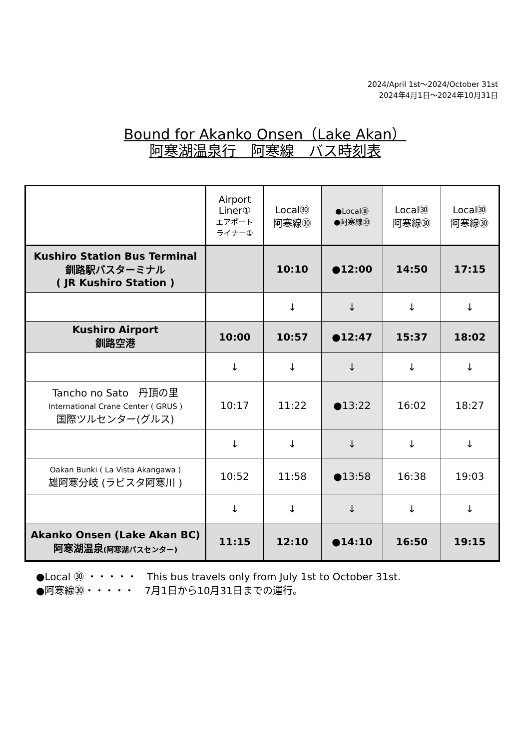2024/April 1st～2024/October 31st
2024年4月1日～2024年10月31日
Bound for Akanko Onsen（Lake Akan）
阿寒湖温泉行　阿寒線　バス時刻表
| | Airport Liner① エアポート ライナー① | Local㉚ 阿寒線㉚ | ●Local㉚ ●阿寒線㉚ | Local㉚ 阿寒線㉚ | Local㉚ 阿寒線㉚ |
| Kushiro Station Bus Terminal 釧路駅バスターミナル ( JR Kushiro Station ) | | 10:10 | ●12:00 | 14:50 | 17:15 |
| | | ↓ | ↓ | ↓ | ↓ |
| Kushiro Airport 釧路空港 | 10:00 | 10:57 | ●12:47 | 15:37 | 18:02 |
| | ↓ | ↓ | ↓ | ↓ | ↓ |
| Tancho no Sato 丹頂の里 International Crane Center ( GRUS ) 国際ツルセンター(グルス) | 10:17 | 11:22 | ●13:22 | 16:02 | 18:27 |
| | ↓ | ↓ | ↓ | ↓ | ↓ |
| Oakan Bunki ( La Vista Akangawa ) 雄阿寒分岐 (ラビスタ阿寒川 ) | 10:52 | 11:58 | ●13:58 | 16:38 | 19:03 |
| | ↓ | ↓ | ↓ | ↓ | ↓ |
| Akanko Onsen (Lake Akan BC) 阿寒湖温泉 (阿寒湖バスセンター) | 11:15 | 12:10 | ●14:10 | 16:50 | 19:15 |
●Local ㉚ ・・・・・　This bus travels only from July 1st to October 31st.
●阿寒線㉚・・・・・　7月1日から10月31日までの運行。